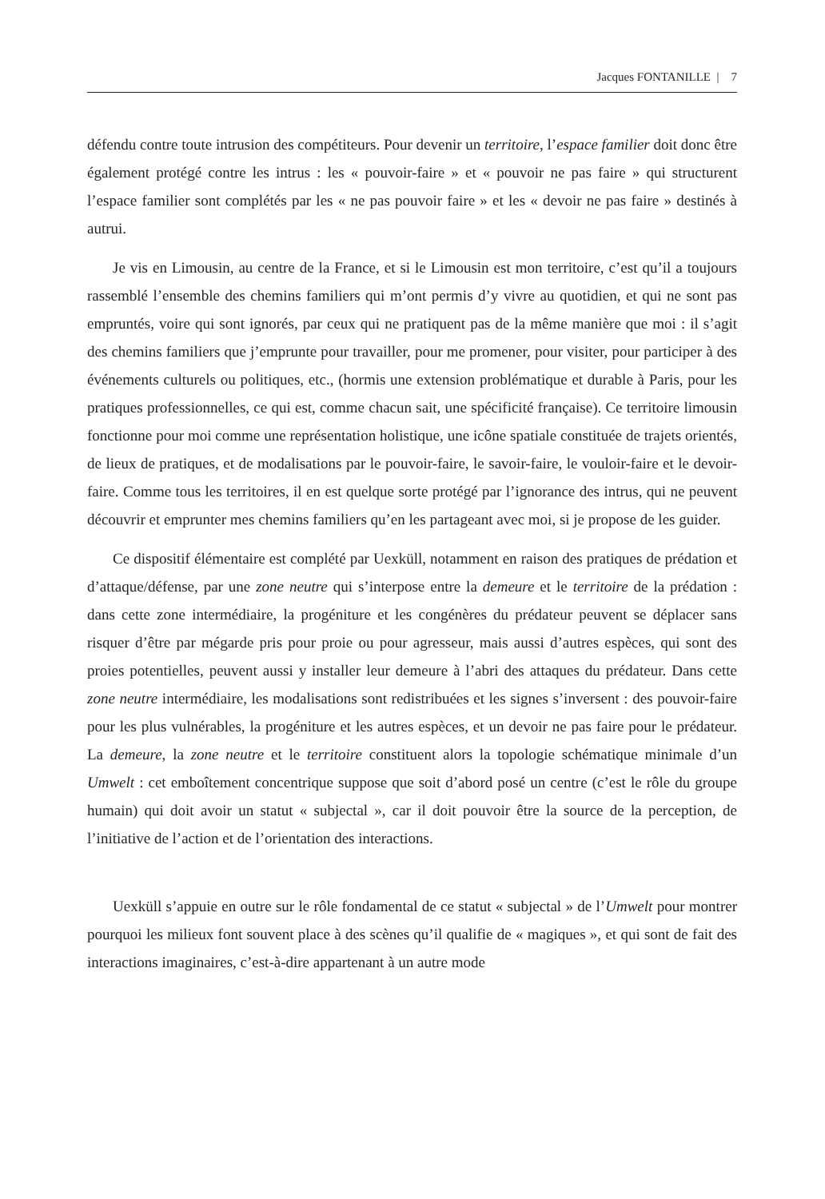Jacques FONTANILLE | 7
défendu contre toute intrusion des compétiteurs. Pour devenir un territoire, l’espace familier doit donc être également protégé contre les intrus : les « pouvoir-faire » et « pouvoir ne pas faire » qui structurent l’espace familier sont complétés par les « ne pas pouvoir faire » et les « devoir ne pas faire » destinés à autrui.
Je vis en Limousin, au centre de la France, et si le Limousin est mon territoire, c’est qu’il a toujours rassemblé l’ensemble des chemins familiers qui m’ont permis d’y vivre au quotidien, et qui ne sont pas empruntés, voire qui sont ignorés, par ceux qui ne pratiquent pas de la même manière que moi : il s’agit des chemins familiers que j’emprunte pour travailler, pour me promener, pour visiter, pour participer à des événements culturels ou politiques, etc., (hormis une extension problématique et durable à Paris, pour les pratiques professionnelles, ce qui est, comme chacun sait, une spécificité française). Ce territoire limousin fonctionne pour moi comme une représentation holistique, une icône spatiale constituée de trajets orientés, de lieux de pratiques, et de modalisations par le pouvoir-faire, le savoir-faire, le vouloir-faire et le devoir-faire. Comme tous les territoires, il en est quelque sorte protégé par l’ignorance des intrus, qui ne peuvent découvrir et emprunter mes chemins familiers qu’en les partageant avec moi, si je propose de les guider.
Ce dispositif élémentaire est complété par Uexküll, notamment en raison des pratiques de prédation et d’attaque/défense, par une zone neutre qui s’interpose entre la demeure et le territoire de la prédation : dans cette zone intermédiaire, la progéniture et les congénères du prédateur peuvent se déplacer sans risquer d’être par mégarde pris pour proie ou pour agresseur, mais aussi d’autres espèces, qui sont des proies potentielles, peuvent aussi y installer leur demeure à l’abri des attaques du prédateur. Dans cette zone neutre intermédiaire, les modalisations sont redistribuées et les signes s’inversent : des pouvoir-faire pour les plus vulnérables, la progéniture et les autres espèces, et un devoir ne pas faire pour le prédateur. La demeure, la zone neutre et le territoire constituent alors la topologie schématique minimale d’un Umwelt : cet emboîtement concentrique suppose que soit d’abord posé un centre (c’est le rôle du groupe humain) qui doit avoir un statut « subjectal », car il doit pouvoir être la source de la perception, de l’initiative de l’action et de l’orientation des interactions.
Uexküll s’appuie en outre sur le rôle fondamental de ce statut « subjectal » de l’Umwelt pour montrer pourquoi les milieux font souvent place à des scènes qu’il qualifie de « magiques », et qui sont de fait des interactions imaginaires, c’est-à-dire appartenant à un autre mode